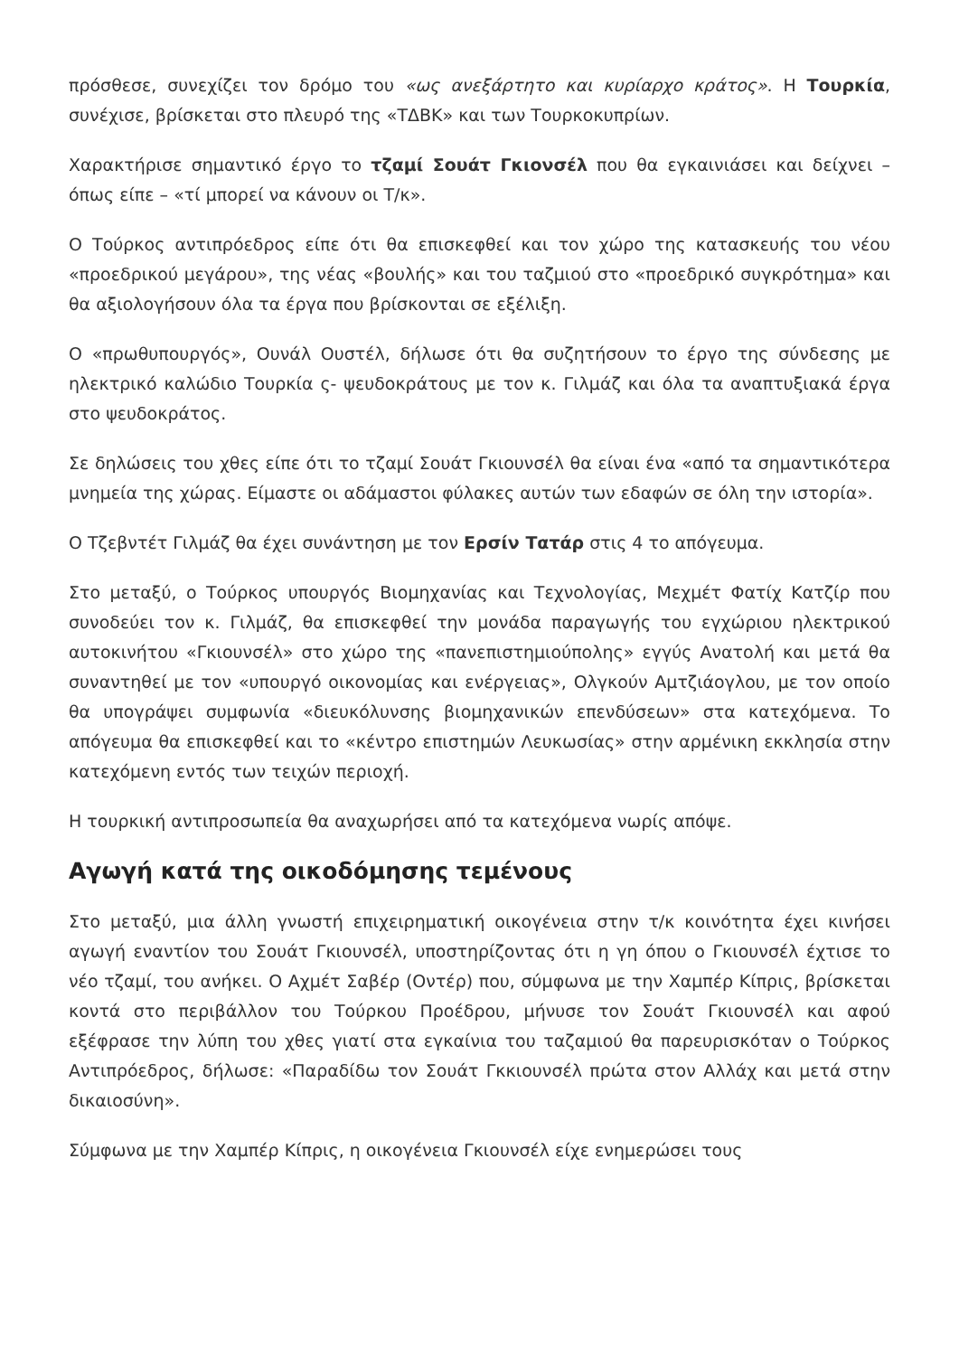πρόσθεσε, συνεχίζει τον δρόμο του «ως ανεξάρτητο και κυρίαρχο κράτος». Η Τουρκία, συνέχισε, βρίσκεται στο πλευρό της «ΤΔΒΚ» και των Τουρκοκυπρίων.
Χαρακτήρισε σημαντικό έργο το τζαμί Σουάτ Γκιονσέλ που θα εγκαινιάσει και δείχνει – όπως είπε – «τί μπορεί να κάνουν οι Τ/κ».
Ο Τούρκος αντιπρόεδρος είπε ότι θα επισκεφθεί και τον χώρο της κατασκευής του νέου «προεδρικού μεγάρου», της νέας «βουλής» και του ταζμιού στο «προεδρικό συγκρότημα» και θα αξιολογήσουν όλα τα έργα που βρίσκονται σε εξέλιξη.
Ο «πρωθυπουργός», Ουνάλ Ουστέλ, δήλωσε ότι θα συζητήσουν το έργο της σύνδεσης με ηλεκτρικό καλώδιο Τουρκία ς- ψευδοκράτους με τον κ. Γιλμάζ και όλα τα αναπτυξιακά έργα στο ψευδοκράτος.
Σε δηλώσεις του χθες είπε ότι το τζαμί Σουάτ Γκιουνσέλ θα είναι ένα «από τα σημαντικότερα μνημεία της χώρας. Είμαστε οι αδάμαστοι φύλακες αυτών των εδαφών σε όλη την ιστορία».
Ο Τζεβντέτ Γιλμάζ θα έχει συνάντηση με τον Ερσίν Τατάρ στις 4 το απόγευμα.
Στο μεταξύ, ο Τούρκος υπουργός Βιομηχανίας και Τεχνολογίας, Μεχμέτ Φατίχ Κατζίρ που συνοδεύει τον κ. Γιλμάζ, θα επισκεφθεί την μονάδα παραγωγής του εγχώριου ηλεκτρικού αυτοκινήτου «Γκιουνσέλ» στο χώρο της «πανεπιστημιούπολης» εγγύς Ανατολή και μετά θα συναντηθεί με τον «υπουργό οικονομίας και ενέργειας», Ολγκούν Αμτζιάογλου, με τον οποίο θα υπογράψει συμφωνία «διευκόλυνσης βιομηχανικών επενδύσεων» στα κατεχόμενα. Το απόγευμα θα επισκεφθεί και το «κέντρο επιστημών Λευκωσίας» στην αρμένικη εκκλησία στην κατεχόμενη εντός των τειχών περιοχή.
Η τουρκική αντιπροσωπεία θα αναχωρήσει από τα κατεχόμενα νωρίς απόψε.
Αγωγή κατά της οικοδόμησης τεμένους
Στο μεταξύ, μια άλλη γνωστή επιχειρηματική οικογένεια στην τ/κ κοινότητα έχει κινήσει αγωγή εναντίον του Σουάτ Γκιουνσέλ, υποστηρίζοντας ότι η γη όπου ο Γκιουνσέλ έχτισε το νέο τζαμί, του ανήκει. Ο Αχμέτ Σαβέρ (Οντέρ) που, σύμφωνα με την Χαμπέρ Κίπρις, βρίσκεται κοντά στο περιβάλλον του Τούρκου Προέδρου, μήνυσε τον Σουάτ Γκιουνσέλ και αφού εξέφρασε την λύπη του χθες γιατί στα εγκαίνια του ταζαμιού θα παρευρισκόταν ο Τούρκος Αντιπρόεδρος, δήλωσε: «Παραδίδω τον Σουάτ Γκκιουνσέλ πρώτα στον Αλλάχ και μετά στην δικαιοσύνη».
Σύμφωνα με την Χαμπέρ Κίπρις, η οικογένεια Γκιουνσέλ είχε ενημερώσει τους